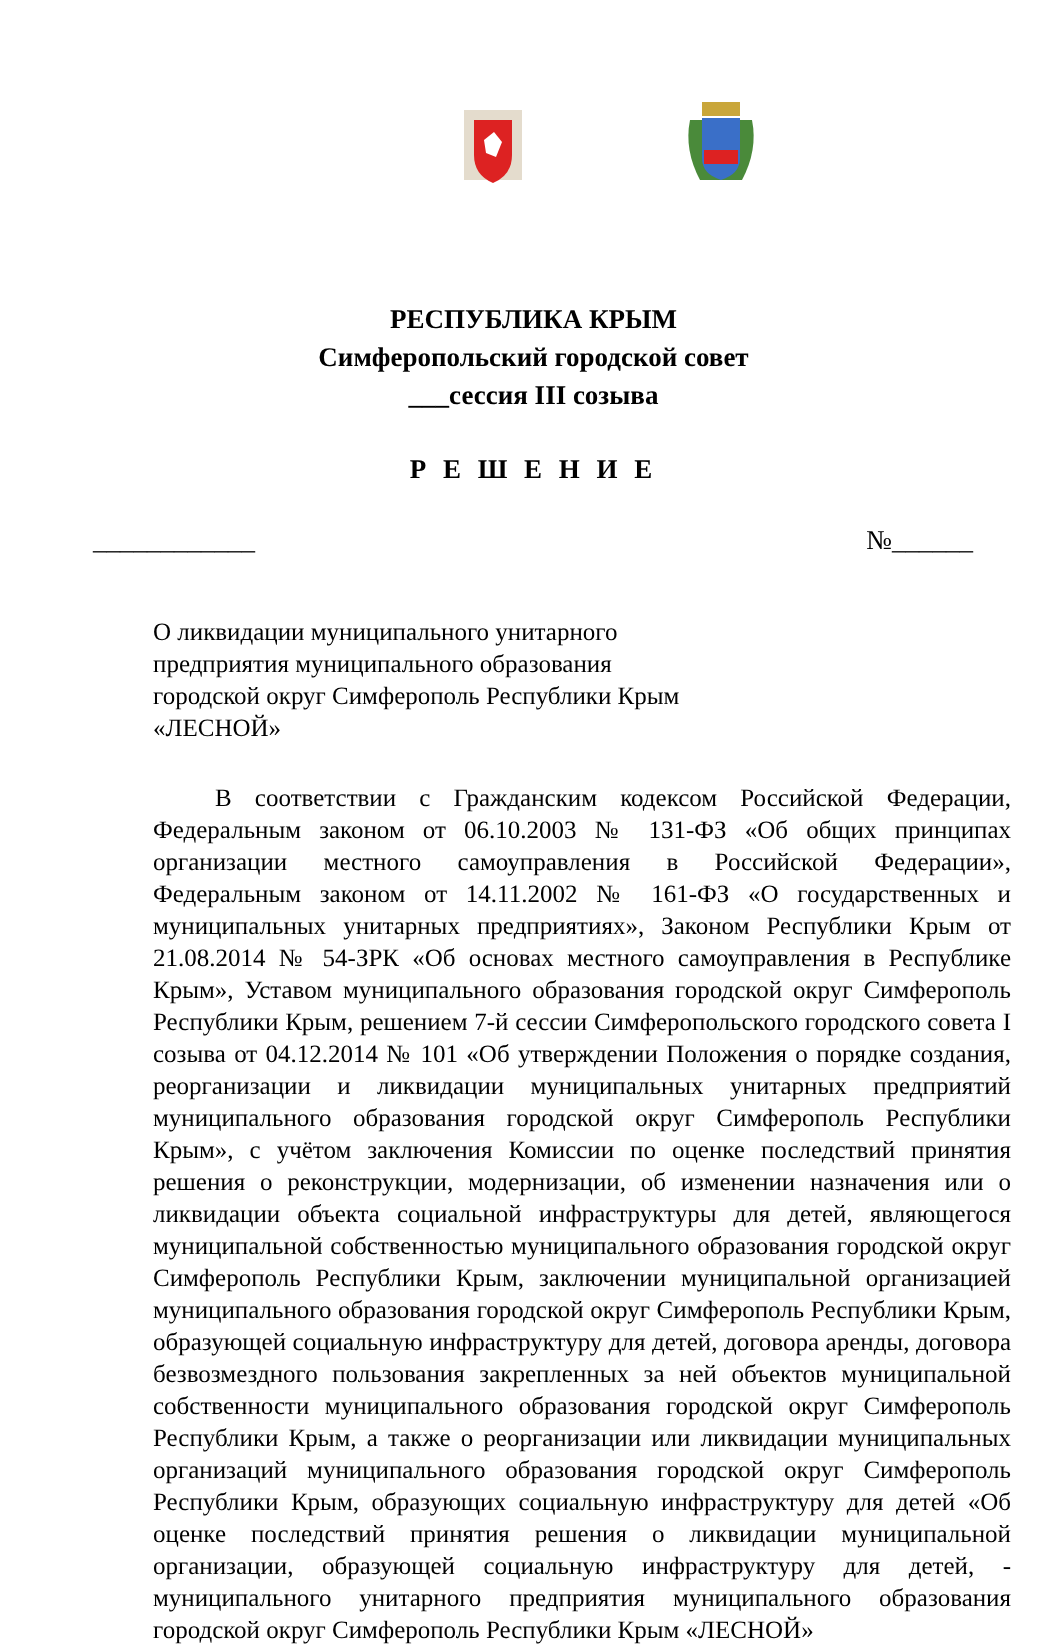РЕСПУБЛИКА КРЫМ
Симферопольский городской совет
___сессия III созыва
Р Е Ш Е Н И Е
____________ №______
О ликвидации муниципального унитарного
предприятия муниципального образования
городской округ Симферополь Республики Крым
«ЛЕСНОЙ»
В соответствии с Гражданским кодексом Российской Федерации, Федеральным законом от 06.10.2003 № 131-ФЗ «Об общих принципах организации местного самоуправления в Российской Федерации», Федеральным законом от 14.11.2002 № 161-ФЗ «О государственных и муниципальных унитарных предприятиях», Законом Республики Крым от 21.08.2014 № 54-ЗРК «Об основах местного самоуправления в Республике Крым», Уставом муниципального образования городской округ Симферополь Республики Крым, решением 7-й сессии Симферопольского городского совета I созыва от 04.12.2014 № 101 «Об утверждении Положения о порядке создания, реорганизации и ликвидации муниципальных унитарных предприятий муниципального образования городской округ Симферополь Республики Крым», с учётом заключения Комиссии по оценке последствий принятия решения о реконструкции, модернизации, об изменении назначения или о ликвидации объекта социальной инфраструктуры для детей, являющегося муниципальной собственностью муниципального образования городской округ Симферополь Республики Крым, заключении муниципальной организацией муниципального образования городской округ Симферополь Республики Крым, образующей социальную инфраструктуру для детей, договора аренды, договора безвозмездного пользования закрепленных за ней объектов муниципальной собственности муниципального образования городской округ Симферополь Республики Крым, а также о реорганизации или ликвидации муниципальных организаций муниципального образования городской округ Симферополь Республики Крым, образующих социальную инфраструктуру для детей «Об оценке последствий принятия решения о ликвидации муниципальной организации, образующей социальную инфраструктуру для детей, - муниципального унитарного предприятия муниципального образования городской округ Симферополь Республики Крым «ЛЕСНОЙ»